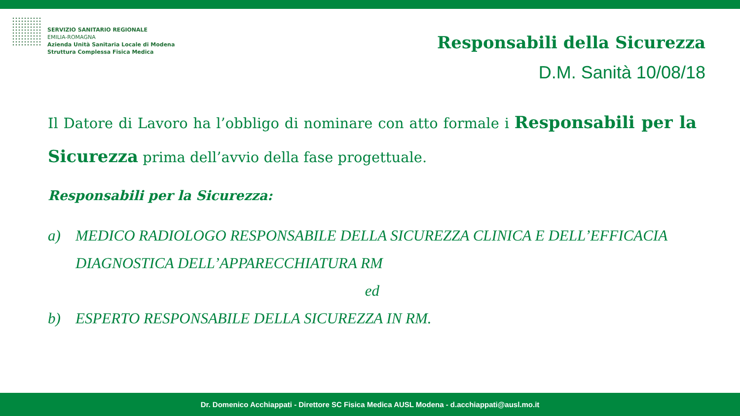SERVIZIO SANITARIO REGIONALE
EMILIA-ROMAGNA
Azienda Unità Sanitaria Locale di Modena
Struttura Complessa Fisica Medica
Responsabili della Sicurezza
D.M. Sanità 10/08/18
Il Datore di Lavoro ha l’obbligo di nominare con atto formale i Responsabili per la Sicurezza prima dell’avvio della fase progettuale.
Responsabili per la Sicurezza:
a) MEDICO RADIOLOGO RESPONSABILE DELLA SICUREZZA CLINICA E DELL’EFFICACIA DIAGNOSTICA DELL’APPARECCHIATURA RM
ed
b) ESPERTO RESPONSABILE DELLA SICUREZZA IN RM.
Dr. Domenico Acchiappati - Direttore SC Fisica Medica AUSL Modena - d.acchiappati@ausl.mo.it